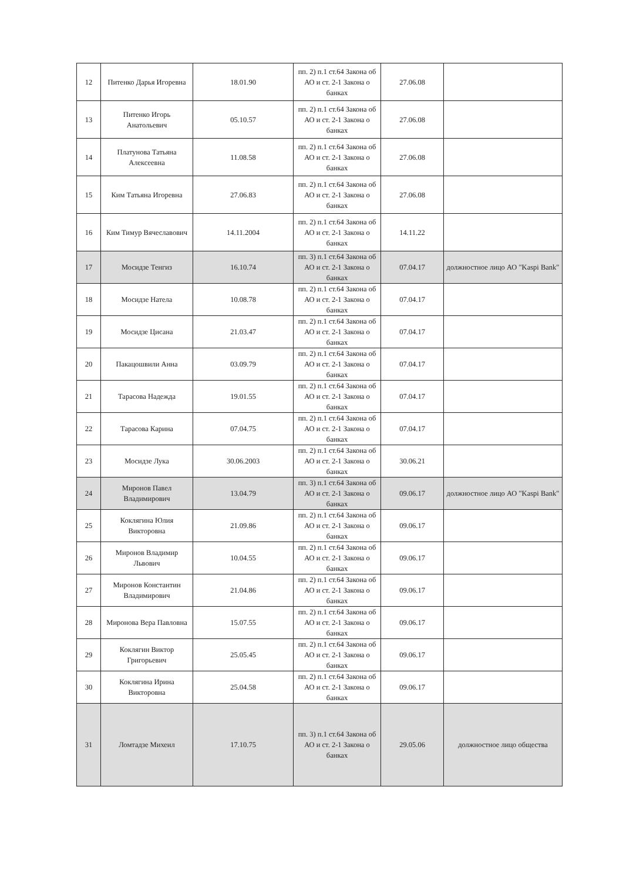| 12 | Питенко Дарья Игоревна | 18.01.90 | пп. 2) п.1 ст.64 Закона об АО и ст. 2-1 Закона о банках | 27.06.08 | |
| 13 | Питенко Игорь Анатольевич | 05.10.57 | пп. 2) п.1 ст.64 Закона об АО и ст. 2-1 Закона о банках | 27.06.08 | |
| 14 | Платунова Татьяна Алексеевна | 11.08.58 | пп. 2) п.1 ст.64 Закона об АО и ст. 2-1 Закона о банках | 27.06.08 | |
| 15 | Ким Татьяна Игоревна | 27.06.83 | пп. 2) п.1 ст.64 Закона об АО и ст. 2-1 Закона о банках | 27.06.08 | |
| 16 | Ким Тимур Вячеславович | 14.11.2004 | пп. 2) п.1 ст.64 Закона об АО и ст. 2-1 Закона о банках | 14.11.22 | |
| 17 | Мосидзе Тенгиз | 16.10.74 | пп. 3) п.1 ст.64 Закона об АО и ст. 2-1 Закона о банках | 07.04.17 | должностное лицо АО "Kaspi Bank" |
| 18 | Мосидзе Нателa | 10.08.78 | пп. 2) п.1 ст.64 Закона об АО и ст. 2-1 Закона о банках | 07.04.17 | |
| 19 | Мосидзе Цисана | 21.03.47 | пп. 2) п.1 ст.64 Закона об АО и ст. 2-1 Закона о банках | 07.04.17 | |
| 20 | Пакацошвили Анна | 03.09.79 | пп. 2) п.1 ст.64 Закона об АО и ст. 2-1 Закона о банках | 07.04.17 | |
| 21 | Тарасова Надежда | 19.01.55 | пп. 2) п.1 ст.64 Закона об АО и ст. 2-1 Закона о банках | 07.04.17 | |
| 22 | Тарасова Карина | 07.04.75 | пп. 2) п.1 ст.64 Закона об АО и ст. 2-1 Закона о банках | 07.04.17 | |
| 23 | Мосидзе Лука | 30.06.2003 | пп. 2) п.1 ст.64 Закона об АО и ст. 2-1 Закона о банках | 30.06.21 | |
| 24 | Миронов Павел Владимирович | 13.04.79 | пп. 3) п.1 ст.64 Закона об АО и ст. 2-1 Закона о банках | 09.06.17 | должностное лицо АО "Kaspi Bank" |
| 25 | Коклягина Юлия Викторовна | 21.09.86 | пп. 2) п.1 ст.64 Закона об АО и ст. 2-1 Закона о банках | 09.06.17 | |
| 26 | Миронов Владимир Львович | 10.04.55 | пп. 2) п.1 ст.64 Закона об АО и ст. 2-1 Закона о банках | 09.06.17 | |
| 27 | Миронов Константин Владимирович | 21.04.86 | пп. 2) п.1 ст.64 Закона об АО и ст. 2-1 Закона о банках | 09.06.17 | |
| 28 | Миронова Вера Павловна | 15.07.55 | пп. 2) п.1 ст.64 Закона об АО и ст. 2-1 Закона о банках | 09.06.17 | |
| 29 | Коклягин Виктор Григорьевич | 25.05.45 | пп. 2) п.1 ст.64 Закона об АО и ст. 2-1 Закона о банках | 09.06.17 | |
| 30 | Коклягина Ирина Викторовна | 25.04.58 | пп. 2) п.1 ст.64 Закона об АО и ст. 2-1 Закона о банках | 09.06.17 | |
| 31 | Ломтадзе Михеил | 17.10.75 | пп. 3) п.1 ст.64 Закона об АО и ст. 2-1 Закона о банках | 29.05.06 | должностное лицо общества |